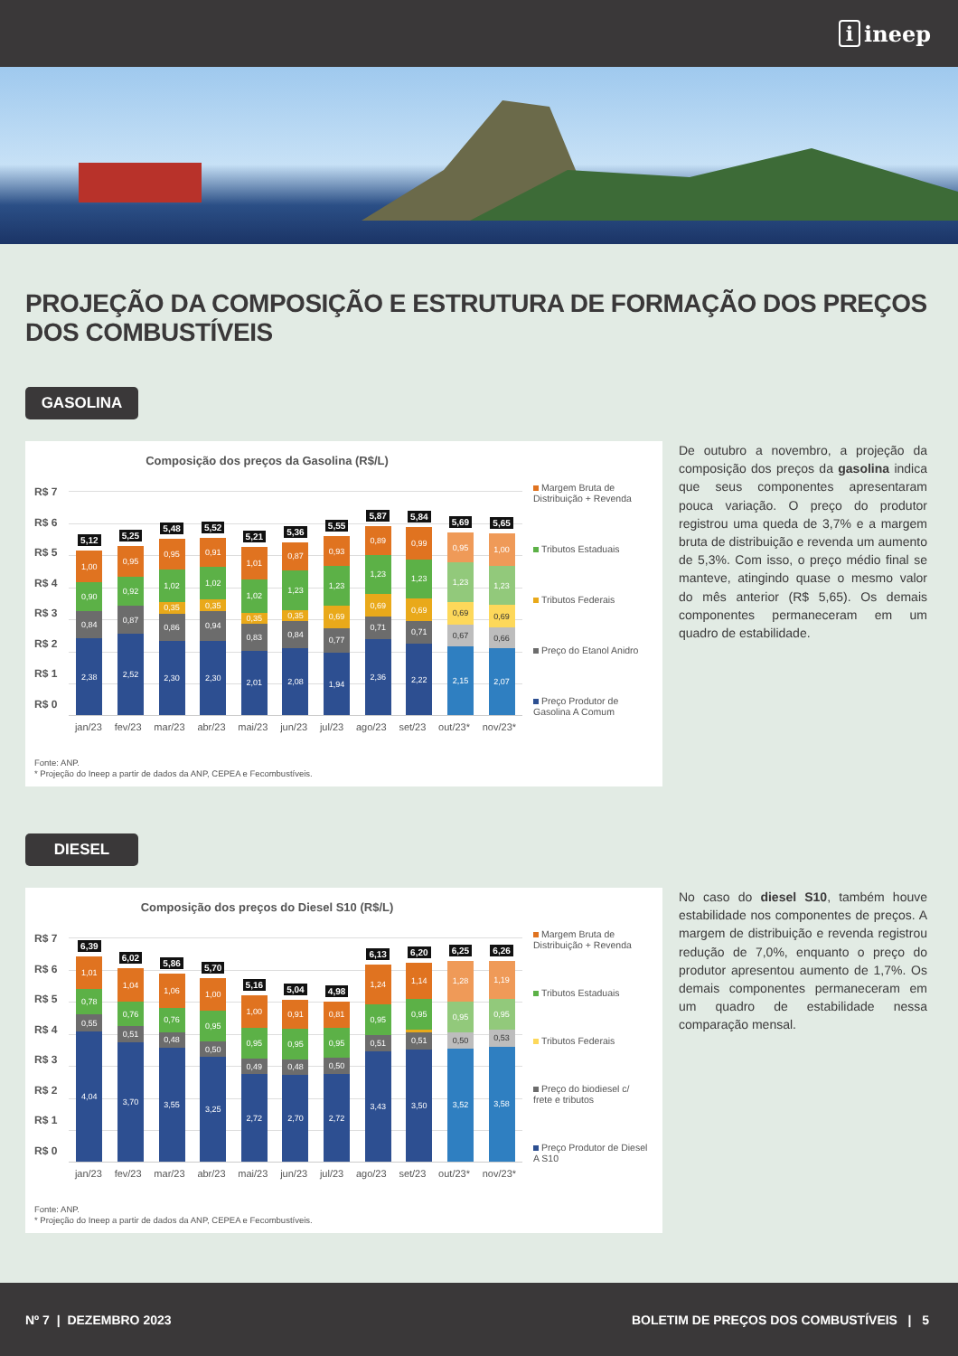i ineep
PROJEÇÃO DA COMPOSIÇÃO E ESTRUTURA DE FORMAÇÃO DOS PREÇOS DOS COMBUSTÍVEIS
GASOLINA
Composição dos preços da Gasolina (R$/L)
R$ 7
R$ 6
R$ 5
R$ 4
R$ 3
R$ 2
R$ 1
R$ 0
5,12
1,00
0,90
0,84
2,38
5,25
0,95
0,92
0,87
2,52
5,48
0,95
1,02
0,35
0,86
2,30
5,52
0,91
1,02
0,35
0,94
2,30
5,21
1,01
1,02
0,35
0,83
2,01
5,36
0,87
1,23
0,35
0,84
2,08
5,55
0,93
1,23
0,69
0,77
1,94
5,87
0,89
1,23
0,69
0,71
2,36
5,84
0,99
1,23
0,69
0,71
2,22
5,69
0,95
1,23
0,69
0,67
2,15
5,65
1,00
1,23
0,69
0,66
2,07
Margem Bruta de Distribuição + Revenda
Tributos Estaduais
Tributos Federais
Preço do Etanol Anidro
Preço Produtor de Gasolina A Comum
jan/23 fev/23 mar/23 abr/23 mai/23 jun/23 jul/23 ago/23 set/23 out/23* nov/23*
Fonte: ANP.
* Projeção do Ineep a partir de dados da ANP, CEPEA e Fecombustíveis.
De outubro a novembro, a projeção da composição dos preços da gasolina indica que seus componentes apresentaram pouca variação. O preço do produtor registrou uma queda de 3,7% e a margem bruta de distribuição e revenda um aumento de 5,3%. Com isso, o preço médio final se manteve, atingindo quase o mesmo valor do mês anterior (R$ 5,65). Os demais componentes permaneceram em um quadro de estabilidade.
DIESEL
Composição dos preços do Diesel S10 (R$/L)
R$ 7
R$ 6
R$ 5
R$ 4
R$ 3
R$ 2
R$ 1
R$ 0
6,39
1,01
0,78
0,55
4,04
6,02
1,04
0,76
0,51
3,70
5,86
1,06
0,76
0,48
3,55
5,70
1,00
0,95
0,50
3,25
5,16
1,00
0,95
0,49
2,72
5,04
0,91
0,95
0,48
2,70
4,98
0,81
0,95
0,50
2,72
6,13
1,24
0,95
0,51
3,43
6,20
1,14
0,95
0,51
3,50
6,25
1,28
0,95
0,50
3,52
6,26
1,19
0,95
0,53
3,58
Margem Bruta de Distribuição + Revenda
Tributos Estaduais
Tributos Federais
Preço do biodiesel c/ frete e tributos
Preço Produtor de Diesel A S10
jan/23 fev/23 mar/23 abr/23 mai/23 jun/23 jul/23 ago/23 set/23 out/23* nov/23*
Fonte: ANP.
* Projeção do Ineep a partir de dados da ANP, CEPEA e Fecombustíveis.
No caso do diesel S10, também houve estabilidade nos componentes de preços. A margem de distribuição e revenda registrou redução de 7,0%, enquanto o preço do produtor apresentou aumento de 1,7%. Os demais componentes permaneceram em um quadro de estabilidade nessa comparação mensal.
Nº 7 | DEZEMBRO 2023
BOLETIM DE PREÇOS DOS COMBUSTÍVEIS | 5